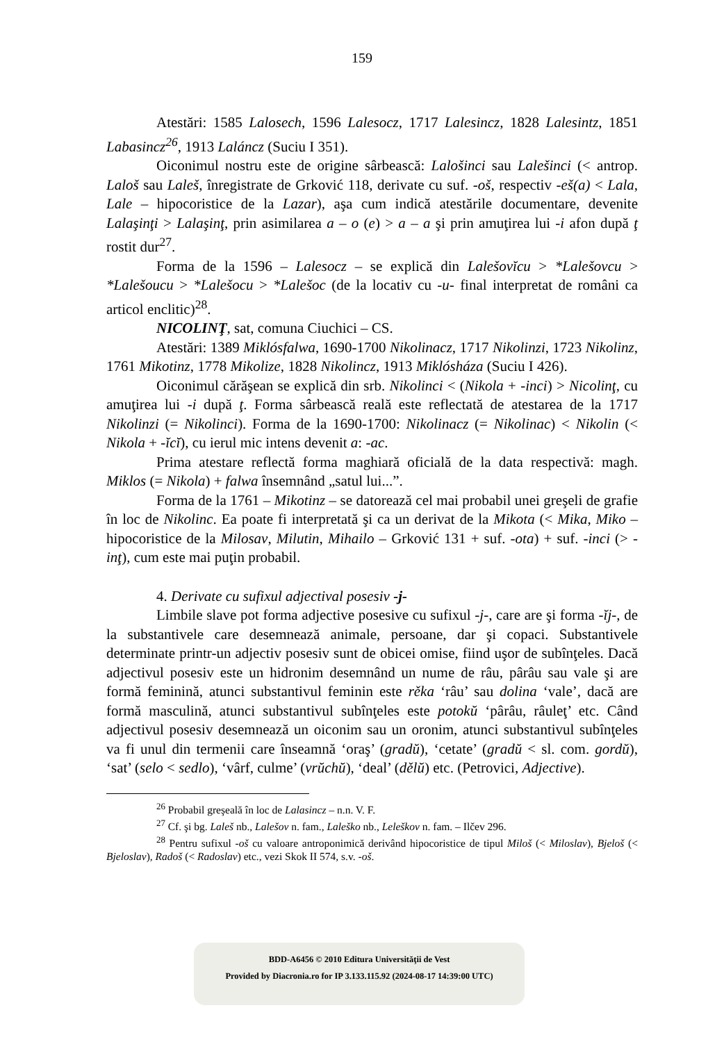159
Atestări: 1585 Lalosech, 1596 Lalesocz, 1717 Lalesincz, 1828 Lalesintz, 1851 Labasincz<sup>26</sup>, 1913 Laláncz (Suciu I 351).
Oiconimul nostru este de origine sârbească: Lalošinci sau Lalešinci (< antrop. Laloš sau Laleš, înregistrate de Grković 118, derivate cu suf. -oš, respectiv -eš(a) < Lala, Lale – hipocoristice de la Lazar), aşa cum indică atestările documentare, devenite Lalaşinţi > Lalaşinţ, prin asimilarea a – o (e) > a – a şi prin amuţirea lui -i afon după ţ rostit dur<sup>27</sup>.
Forma de la 1596 – Lalesocz – se explică din Lalešovĭcu > *Lalešovcu > *Lalešoucu > *Lalešocu > *Lalešoc (de la locativ cu -u- final interpretat de români ca articol enclitic)<sup>28</sup>.
NICOLINŢ, sat, comuna Ciuchici – CS.
Atestări: 1389 Miklósfalwa, 1690-1700 Nikolinacz, 1717 Nikolinzi, 1723 Nikolinz, 1761 Mikotinz, 1778 Mikolize, 1828 Nikolincz, 1913 Miklósháza (Suciu I 426).
Oiconimul cărăşean se explică din srb. Nikolinci < (Nikola + -inci) > Nicolinţ, cu amuţirea lui -i după ţ. Forma sârbească reală este reflectată de atestarea de la 1717 Nikolinzi (= Nikolinci). Forma de la 1690-1700: Nikolinacz (= Nikolinac) < Nikolin (< Nikola + -ĭcĭ), cu ierul mic intens devenit a: -ac.
Prima atestare reflectă forma maghiară oficială de la data respectivă: magh. Miklos (= Nikola) + falwa însemnând „satul lui...”.
Forma de la 1761 – Mikotinz – se datorează cel mai probabil unei greşeli de grafie în loc de Nikolinc. Ea poate fi interpretată şi ca un derivat de la Mikota (< Mika, Miko – hipocoristice de la Milosav, Milutin, Mihailo – Grković 131 + suf. -ota) + suf. -inci (> -inţ), cum este mai puţin probabil.
4. Derivate cu sufixul adjectival posesiv -j-
Limbile slave pot forma adjective posesive cu sufixul -j-, care are şi forma -ĭj-, de la substantivele care desemnează animale, persoane, dar şi copaci. Substantivele determinate printr-un adjectiv posesiv sunt de obicei omise, fiind uşor de subînţeles. Dacă adjectivul posesiv este un hidronim desemnând un nume de râu, pârâu sau vale şi are formă feminină, atunci substantivul feminin este rěka ‘râu’ sau dolina ‘vale’, dacă are formă masculină, atunci substantivul subînţeles este potokŭ ‘pârâu, râuleţ’ etc. Când adjectivul posesiv desemnează un oiconim sau un oronim, atunci substantivul subînţeles va fi unul din termenii care înseamnă ‘oraş’ (gradŭ), ‘cetate’ (gradŭ < sl. com. gordŭ), ‘sat’ (selo < sedlo), ‘vârf, culme’ (vrŭchŭ), ‘deal’ (dělŭ) etc. (Petrovici, Adjective).
<sup>26</sup> Probabil greşeală în loc de Lalasincz – n.n. V. F.
<sup>27</sup> Cf. şi bg. Laleš nb., Lalešov n. fam., Laleško nb., Leleškov n. fam. – Ilčev 296.
<sup>28</sup> Pentru sufixul -oš cu valoare antroponimică derivând hipocoristice de tipul Miloš (< Miloslav), Bjeloš (< Bjeloslav), Radoš (< Radoslav) etc., vezi Skok II 574, s.v. -oš.
BDD-A6456 © 2010 Editura Universităţii de Vest
Provided by Diacronia.ro for IP 3.133.115.92 (2024-08-17 14:39:00 UTC)